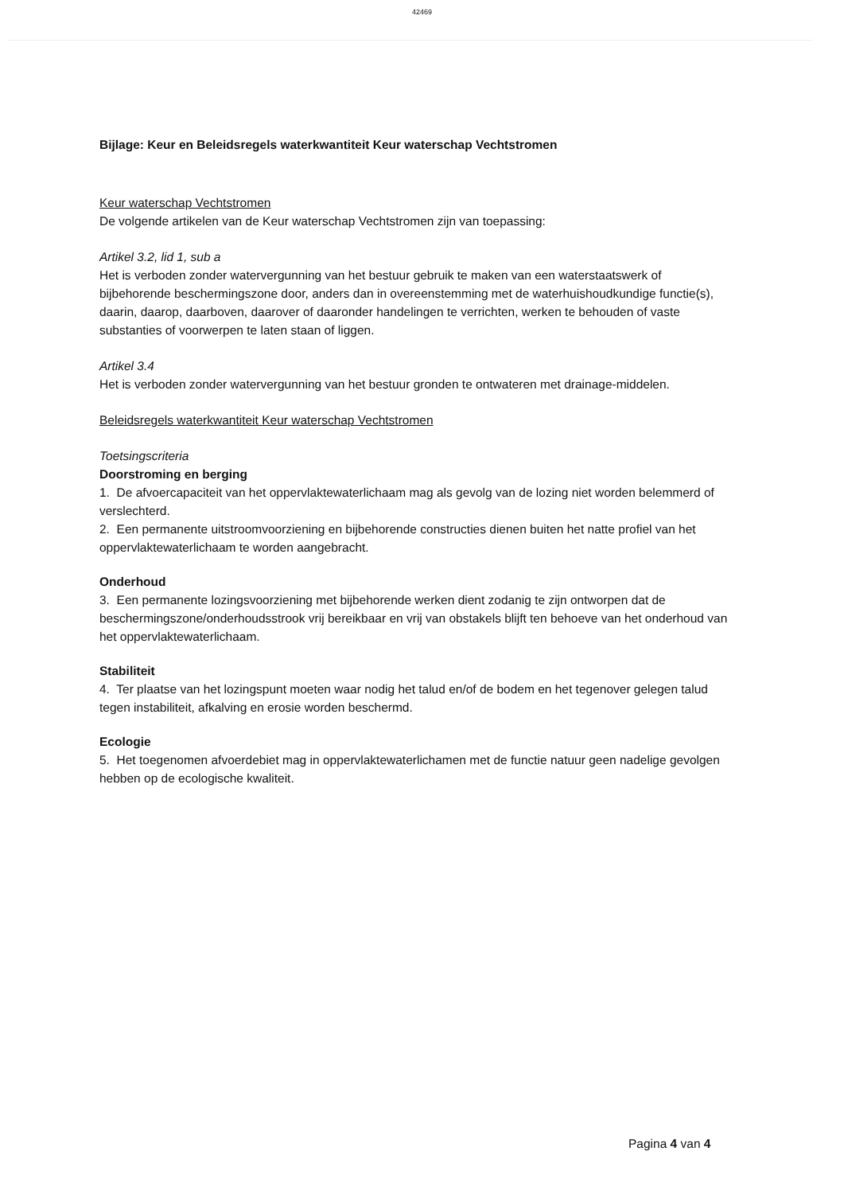42469
Bijlage: Keur en Beleidsregels waterkwantiteit Keur waterschap Vechtstromen
Keur waterschap Vechtstromen
De volgende artikelen van de Keur waterschap Vechtstromen zijn van toepassing:
Artikel 3.2, lid 1, sub a
Het is verboden zonder watervergunning van het bestuur gebruik te maken van een waterstaatswerk of bijbehorende beschermingszone door, anders dan in overeenstemming met de waterhuishoudkundige functie(s), daarin, daarop, daarboven, daarover of daaronder handelingen te verrichten, werken te behouden of vaste substanties of voorwerpen te laten staan of liggen.
Artikel 3.4
Het is verboden zonder watervergunning van het bestuur gronden te ontwateren met drainage-middelen.
Beleidsregels waterkwantiteit Keur waterschap Vechtstromen
Toetsingscriteria
Doorstroming en berging
1. De afvoercapaciteit van het oppervlaktewaterlichaam mag als gevolg van de lozing niet worden belemmerd of verslechterd.
2. Een permanente uitstroomvoorziening en bijbehorende constructies dienen buiten het natte profiel van het oppervlaktewaterlichaam te worden aangebracht.
Onderhoud
3. Een permanente lozingsvoorziening met bijbehorende werken dient zodanig te zijn ontworpen dat de beschermingszone/onderhoudsstrook vrij bereikbaar en vrij van obstakels blijft ten behoeve van het onderhoud van het oppervlaktewaterlichaam.
Stabiliteit
4. Ter plaatse van het lozingspunt moeten waar nodig het talud en/of de bodem en het tegenover gelegen talud tegen instabiliteit, afkalving en erosie worden beschermd.
Ecologie
5. Het toegenomen afvoerdebiet mag in oppervlaktewaterlichamen met de functie natuur geen nadelige gevolgen hebben op de ecologische kwaliteit.
Pagina 4 van 4